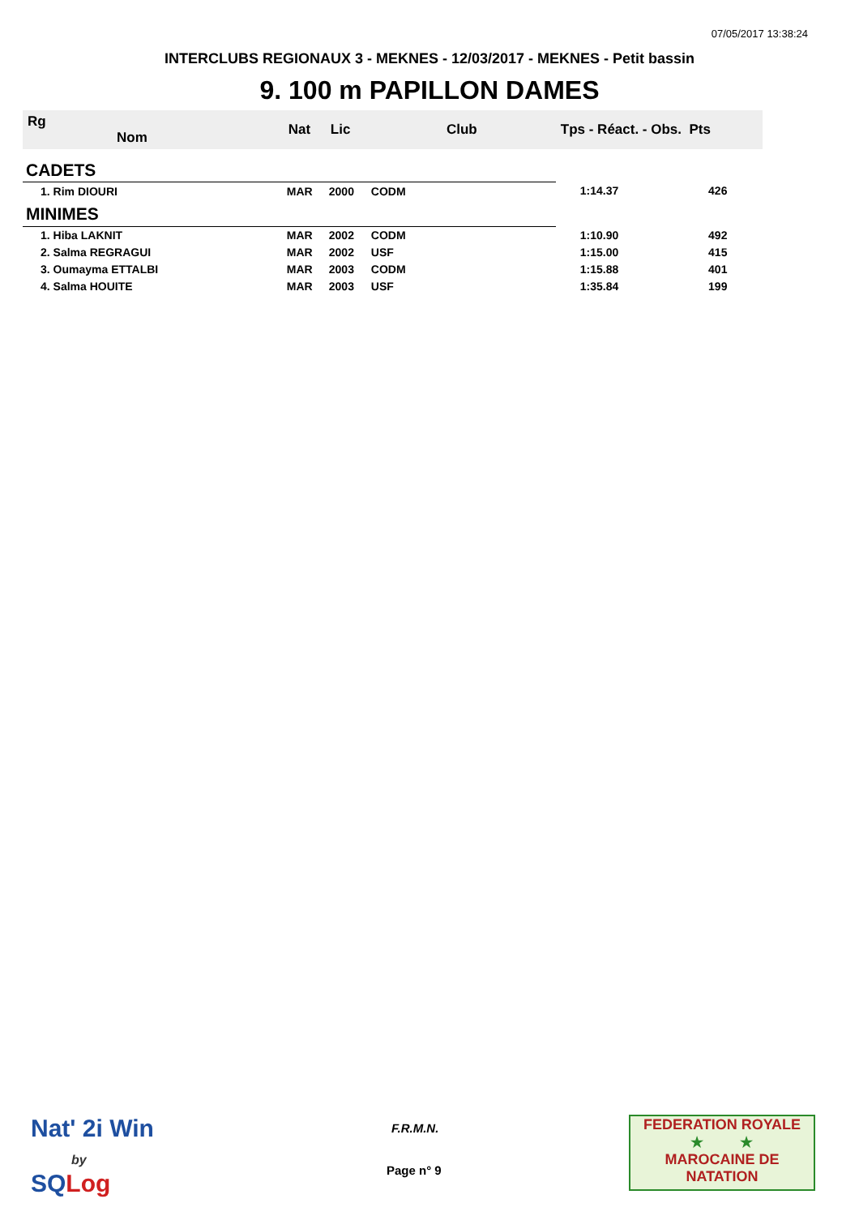07/05/2017 13:38:24
INTERCLUBS REGIONAUX 3 - MEKNES - 12/03/2017 - MEKNES - Petit bassin
9. 100 m PAPILLON DAMES
| Rg Nom | | Nat | Lic | Club | Tps - Réact. - Obs. Pts | |
| --- | --- | --- | --- | --- | --- | --- |
| CADETS | | | | | | |
| 1. Rim DIOURI | | MAR | 2000 | CODM | 1:14.37 | 426 |
| MINIMES | | | | | | |
| 1. Hiba LAKNIT | | MAR | 2002 | CODM | 1:10.90 | 492 |
| 2. Salma REGRAGUI | | MAR | 2002 | USF | 1:15.00 | 415 |
| 3. Oumayma ETTALBI | | MAR | 2003 | CODM | 1:15.88 | 401 |
| 4. Salma HOUITE | | MAR | 2003 | USF | 1:35.84 | 199 |
Nat' 2i Win
by
SQ Log
F.R.M.N.
Page n° 9
FEDERATION ROYALE
★ ★
MAROCAINE DE NATATION